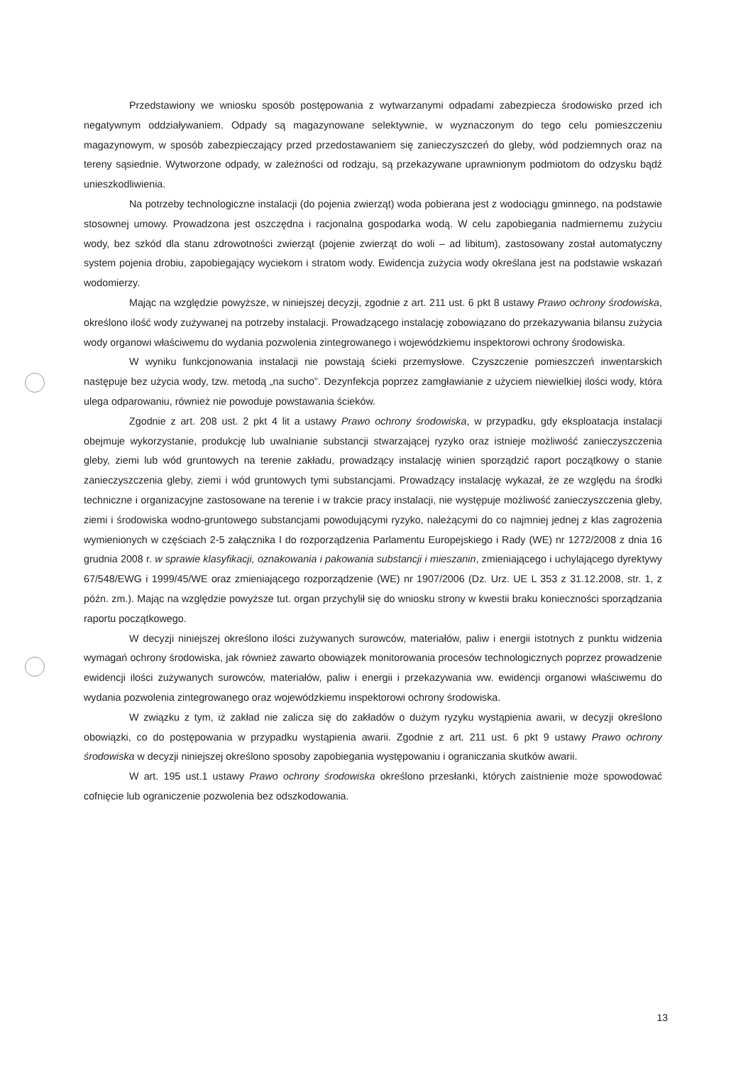Przedstawiony we wniosku sposób postępowania z wytwarzanymi odpadami zabezpiecza środowisko przed ich negatywnym oddziaływaniem. Odpady są magazynowane selektywnie, w wyznaczonym do tego celu pomieszczeniu magazynowym, w sposób zabezpieczający przed przedostawaniem się zanieczyszczeń do gleby, wód podziemnych oraz na tereny sąsiednie. Wytworzone odpady, w zależności od rodzaju, są przekazywane uprawnionym podmiotom do odzysku bądź unieszkodliwienia.
Na potrzeby technologiczne instalacji (do pojenia zwierząt) woda pobierana jest z wodociągu gminnego, na podstawie stosownej umowy. Prowadzona jest oszczędna i racjonalna gospodarka wodą. W celu zapobiegania nadmiernemu zużyciu wody, bez szkód dla stanu zdrowotności zwierząt (pojenie zwierząt do woli – ad libitum), zastosowany został automatyczny system pojenia drobiu, zapobiegający wyciekom i stratom wody. Ewidencja zużycia wody określana jest na podstawie wskazań wodomierzy.
Mając na względzie powyższe, w niniejszej decyzji, zgodnie z art. 211 ust. 6 pkt 8 ustawy Prawo ochrony środowiska, określono ilość wody zużywanej na potrzeby instalacji. Prowadzącego instalację zobowiązano do przekazywania bilansu zużycia wody organowi właściwemu do wydania pozwolenia zintegrowanego i wojewódzkiemu inspektorowi ochrony środowiska.
W wyniku funkcjonowania instalacji nie powstają ścieki przemysłowe. Czyszczenie pomieszczeń inwentarskich następuje bez użycia wody, tzw. metodą „na sucho”. Dezynfekcja poprzez zamgławianie z użyciem niewielkiej ilości wody, która ulega odparowaniu, również nie powoduje powstawania ścieków.
Zgodnie z art. 208 ust. 2 pkt 4 lit a ustawy Prawo ochrony środowiska, w przypadku, gdy eksploatacja instalacji obejmuje wykorzystanie, produkcję lub uwalnianie substancji stwarzającej ryzyko oraz istnieje możliwość zanieczyszczenia gleby, ziemi lub wód gruntowych na terenie zakładu, prowadzący instalację winien sporządzić raport początkowy o stanie zanieczyszczenia gleby, ziemi i wód gruntowych tymi substancjami. Prowadzący instalację wykazał, że ze względu na środki techniczne i organizacyjne zastosowane na terenie i w trakcie pracy instalacji, nie występuje możliwość zanieczyszczenia gleby, ziemi i środowiska wodno-gruntowego substancjami powodującymi ryzyko, należącymi do co najmniej jednej z klas zagrożenia wymienionych w częściach 2-5 załącznika I do rozporządzenia Parlamentu Europejskiego i Rady (WE) nr 1272/2008 z dnia 16 grudnia 2008 r. w sprawie klasyfikacji, oznakowania i pakowania substancji i mieszanin, zmieniającego i uchylającego dyrektywy 67/548/EWG i 1999/45/WE oraz zmieniającego rozporządzenie (WE) nr 1907/2006 (Dz. Urz. UE L 353 z 31.12.2008, str. 1, z późn. zm.). Mając na względzie powyższe tut. organ przychylił się do wniosku strony w kwestii braku konieczności sporządzania raportu początkowego.
W decyzji niniejszej określono ilości zużywanych surowców, materiałów, paliw i energii istotnych z punktu widzenia wymagań ochrony środowiska, jak również zawarto obowiązek monitorowania procesów technologicznych poprzez prowadzenie ewidencji ilości zużywanych surowców, materiałów, paliw i energii i przekazywania ww. ewidencji organowi właściwemu do wydania pozwolenia zintegrowanego oraz wojewódzkiemu inspektorowi ochrony środowiska.
W związku z tym, iż zakład nie zalicza się do zakładów o dużym ryzyku wystąpienia awarii, w decyzji określono obowiązki, co do postępowania w przypadku wystąpienia awarii. Zgodnie z art. 211 ust. 6 pkt 9 ustawy Prawo ochrony środowiska w decyzji niniejszej określono sposoby zapobiegania występowaniu i ograniczania skutków awarii.
W art. 195 ust.1 ustawy Prawo ochrony środowiska określono przesłanki, których zaistnienie może spowodować cofnięcie lub ograniczenie pozwolenia bez odszkodowania.
13